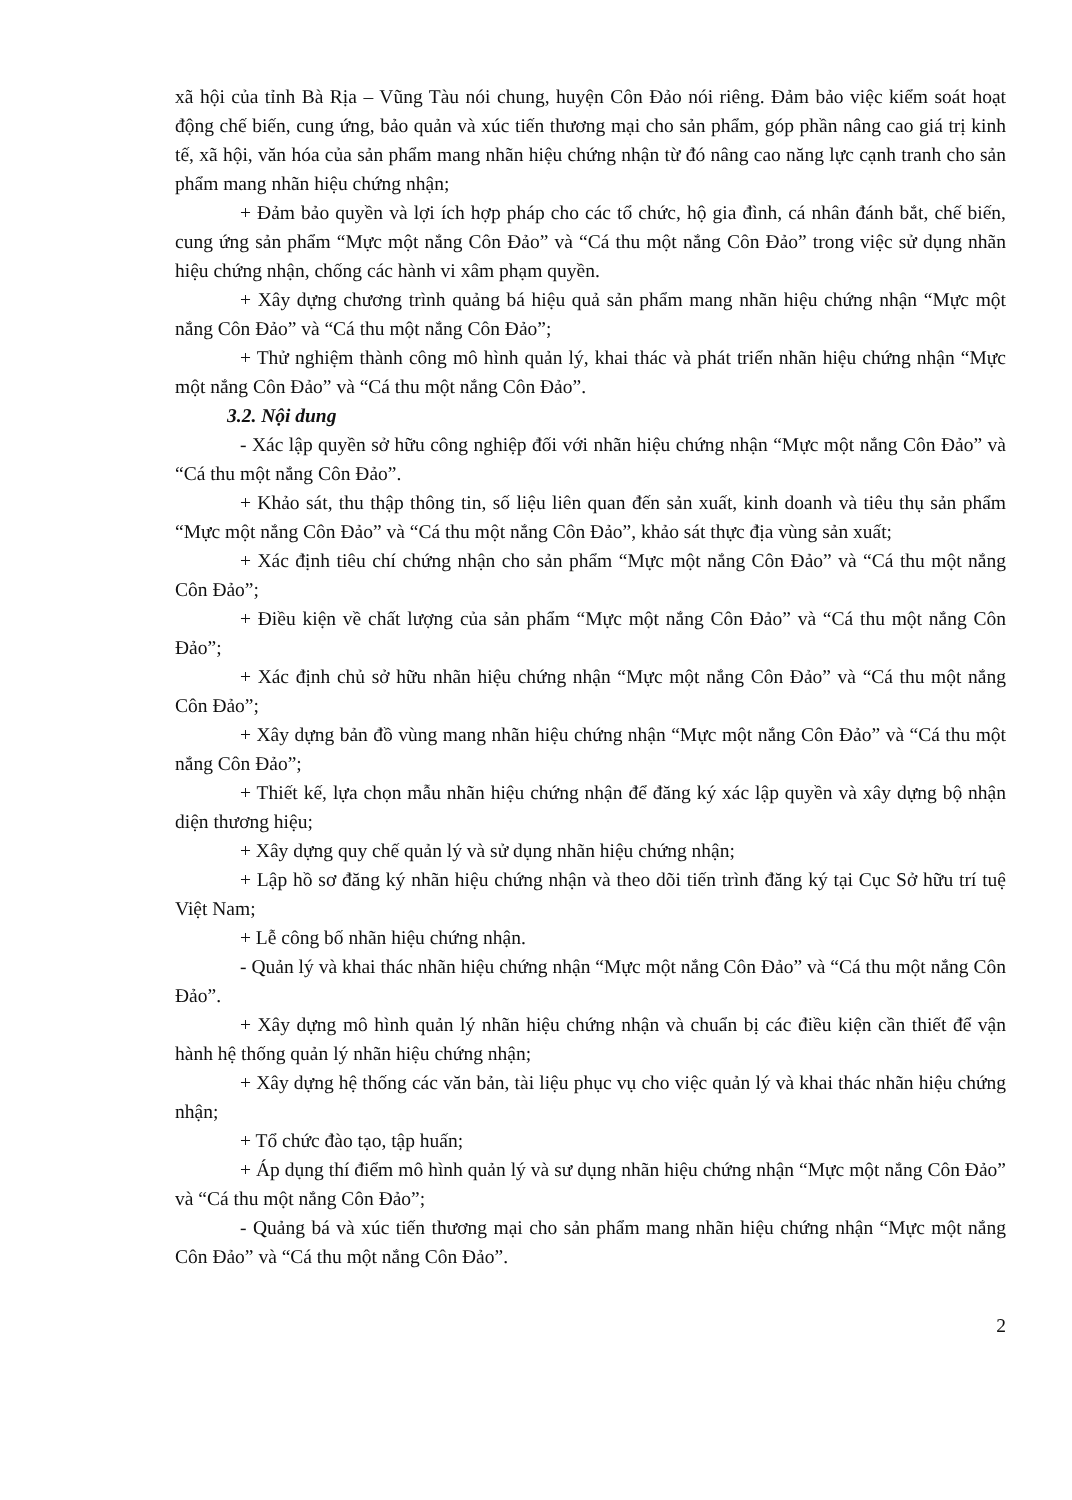xã hội của tỉnh Bà Rịa – Vũng Tàu nói chung, huyện Côn Đảo nói riêng. Đảm bảo việc kiểm soát hoạt động chế biến, cung ứng, bảo quản và xúc tiến thương mại cho sản phẩm, góp phần nâng cao giá trị kinh tế, xã hội, văn hóa của sản phẩm mang nhãn hiệu chứng nhận từ đó nâng cao năng lực cạnh tranh cho sản phẩm mang nhãn hiệu chứng nhận;
+ Đảm bảo quyền và lợi ích hợp pháp cho các tổ chức, hộ gia đình, cá nhân đánh bắt, chế biến, cung ứng sản phẩm “Mực một nắng Côn Đảo” và “Cá thu một nắng Côn Đảo” trong việc sử dụng nhãn hiệu chứng nhận, chống các hành vi xâm phạm quyền.
+ Xây dựng chương trình quảng bá hiệu quả sản phẩm mang nhãn hiệu chứng nhận “Mực một nắng Côn Đảo” và “Cá thu một nắng Côn Đảo”;
+ Thử nghiệm thành công mô hình quản lý, khai thác và phát triển nhãn hiệu chứng nhận “Mực một nắng Côn Đảo” và “Cá thu một nắng Côn Đảo”.
3.2. Nội dung
- Xác lập quyền sở hữu công nghiệp đối với nhãn hiệu chứng nhận “Mực một nắng Côn Đảo” và “Cá thu một nắng Côn Đảo”.
+ Khảo sát, thu thập thông tin, số liệu liên quan đến sản xuất, kinh doanh và tiêu thụ sản phẩm “Mực một nắng Côn Đảo” và “Cá thu một nắng Côn Đảo”, khảo sát thực địa vùng sản xuất;
+ Xác định tiêu chí chứng nhận cho sản phẩm “Mực một nắng Côn Đảo” và “Cá thu một nắng Côn Đảo”;
+ Điều kiện về chất lượng của sản phẩm “Mực một nắng Côn Đảo” và “Cá thu một nắng Côn Đảo”;
+ Xác định chủ sở hữu nhãn hiệu chứng nhận “Mực một nắng Côn Đảo” và “Cá thu một nắng Côn Đảo”;
+ Xây dựng bản đồ vùng mang nhãn hiệu chứng nhận “Mực một nắng Côn Đảo” và “Cá thu một nắng Côn Đảo”;
+ Thiết kế, lựa chọn mẫu nhãn hiệu chứng nhận để đăng ký xác lập quyền và xây dựng bộ nhận diện thương hiệu;
+ Xây dựng quy chế quản lý và sử dụng nhãn hiệu chứng nhận;
+ Lập hồ sơ đăng ký nhãn hiệu chứng nhận và theo dõi tiến trình đăng ký tại Cục Sở hữu trí tuệ Việt Nam;
+ Lễ công bố nhãn hiệu chứng nhận.
- Quản lý và khai thác nhãn hiệu chứng nhận “Mực một nắng Côn Đảo” và “Cá thu một nắng Côn Đảo”.
+ Xây dựng mô hình quản lý nhãn hiệu chứng nhận và chuẩn bị các điều kiện cần thiết để vận hành hệ thống quản lý nhãn hiệu chứng nhận;
+ Xây dựng hệ thống các văn bản, tài liệu phục vụ cho việc quản lý và khai thác nhãn hiệu chứng nhận;
+ Tổ chức đào tạo, tập huấn;
+ Áp dụng thí điểm mô hình quản lý và sư dụng nhãn hiệu chứng nhận “Mực một nắng Côn Đảo” và “Cá thu một nắng Côn Đảo”;
- Quảng bá và xúc tiến thương mại cho sản phẩm mang nhãn hiệu chứng nhận “Mực một nắng Côn Đảo” và “Cá thu một nắng Côn Đảo”.
2